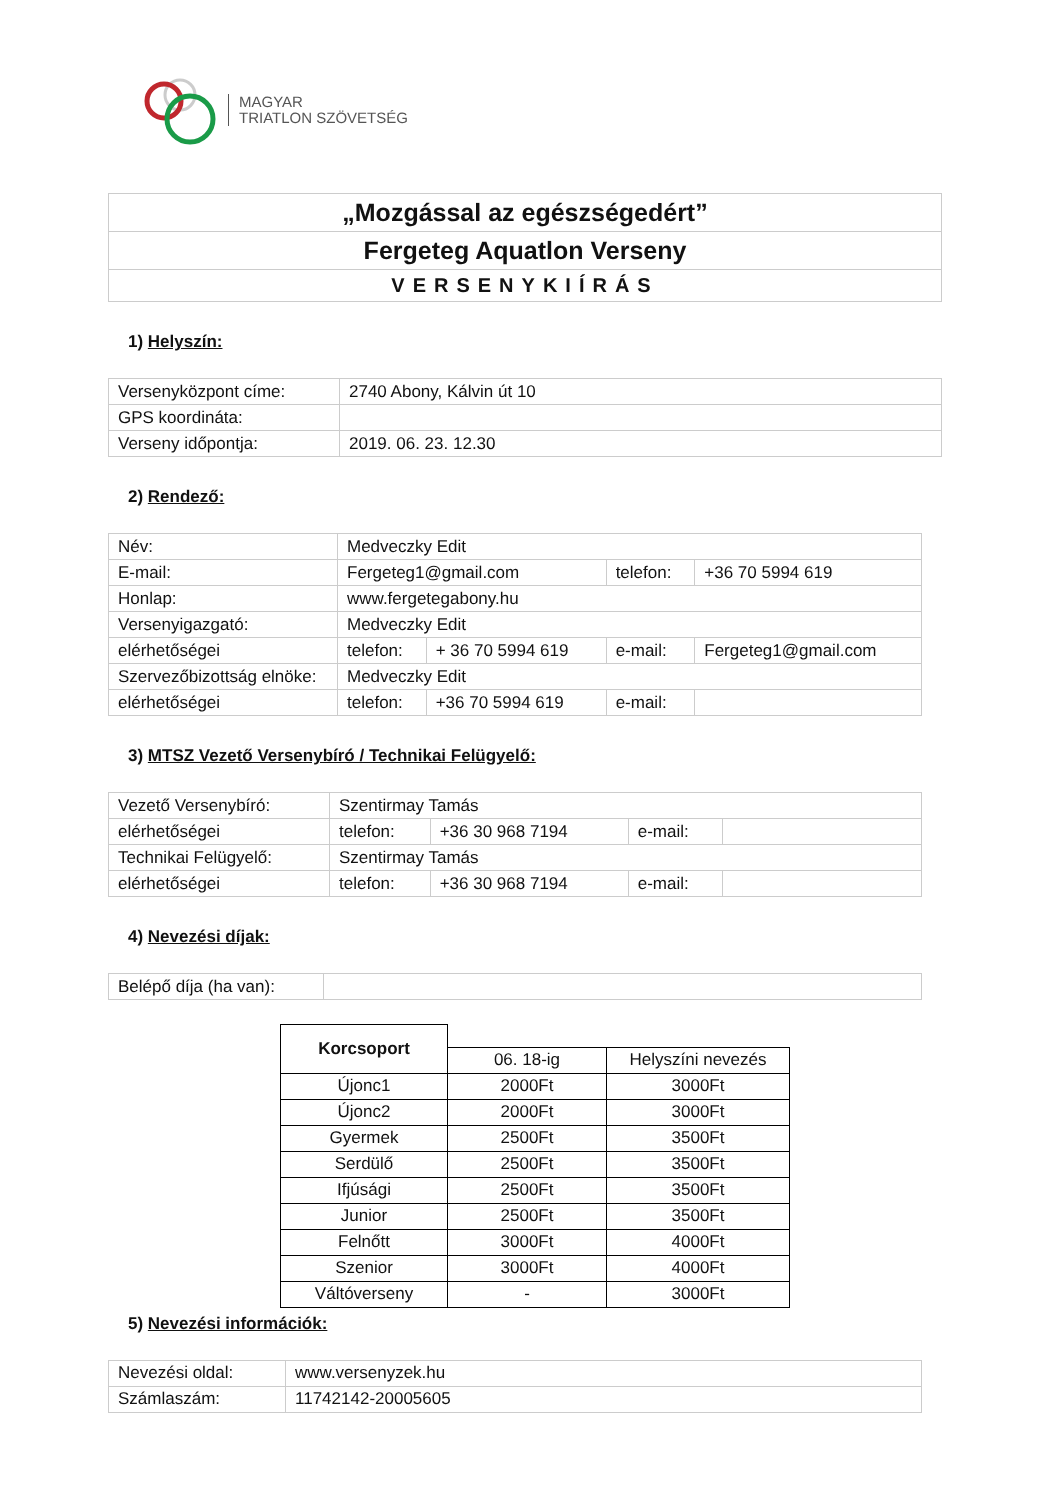MAGYAR
TRIATLON SZÖVETSÉG
| „Mozgással az egészségedért” |
| Fergeteg Aquatlon Verseny |
| VERSENYKIÍRÁS |
1) Helyszín:
| Versenyközpont címe: | 2740 Abony, Kálvin út 10 |
| GPS koordináta: | |
| Verseny időpontja: | 2019. 06. 23. 12.30 |
2) Rendező:
| Név: | Medveczky Edit | | | |
| E-mail: | Fergeteg1@gmail.com | | telefon: | +36 70 5994 619 |
| Honlap: | www.fergetegabony.hu | | | |
| Versenyigazgató: | Medveczky Edit | | | |
| elérhetőségei | telefon: | + 36 70 5994 619 | e-mail: | Fergeteg1@gmail.com |
| Szervezőbizottság elnöke: | Medveczky Edit | | | |
| elérhetőségei | telefon: | +36 70 5994 619 | e-mail: | |
3) MTSZ Vezető Versenybíró / Technikai Felügyelő:
| Vezető Versenybíró: | Szentirmay Tamás | | | |
| elérhetőségei | telefon: | +36 30 968 7194 | e-mail: | |
| Technikai Felügyelő: | Szentirmay Tamás | | | |
| elérhetőségei | telefon: | +36 30 968 7194 | e-mail: | |
4) Nevezési díjak:
| Belépő díja (ha van): | |
| Korcsoport | | |
| | 06. 18-ig | Helyszíni nevezés |
| Újonc1 | 2000Ft | 3000Ft |
| Újonc2 | 2000Ft | 3000Ft |
| Gyermek | 2500Ft | 3500Ft |
| Serdülő | 2500Ft | 3500Ft |
| Ifjúsági | 2500Ft | 3500Ft |
| Junior | 2500Ft | 3500Ft |
| Felnőtt | 3000Ft | 4000Ft |
| Szenior | 3000Ft | 4000Ft |
| Váltóverseny | - | 3000Ft |
5) Nevezési információk:
| Nevezési oldal: | www.versenyzek.hu |
| Számlaszám: | 11742142-20005605 |